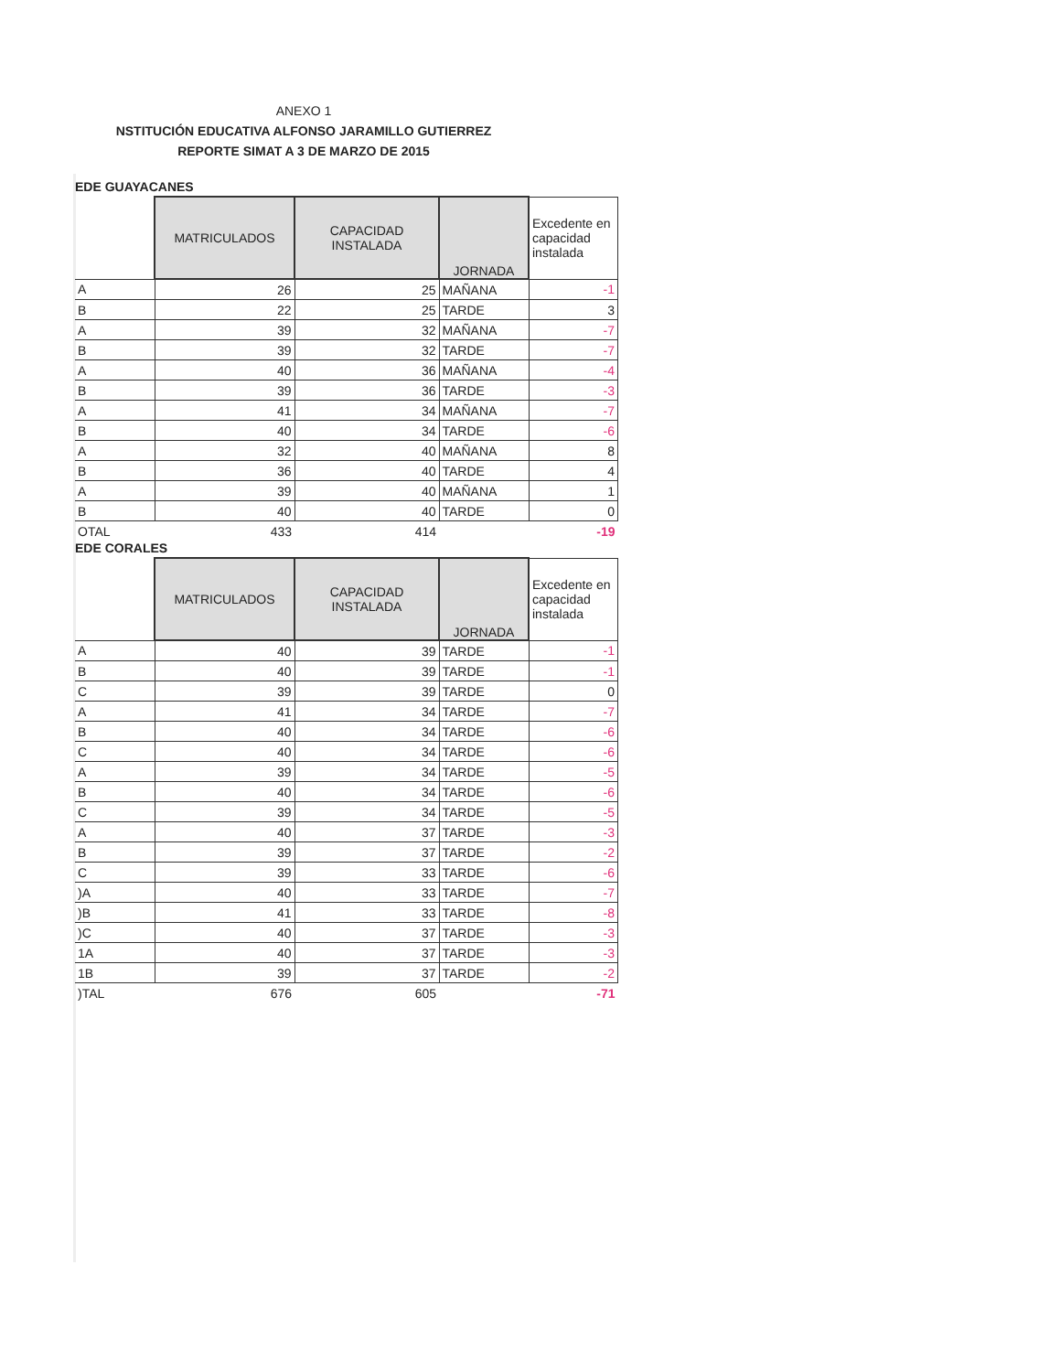ANEXO 1
NSTITUCIÓN EDUCATIVA ALFONSO JARAMILLO GUTIERREZ
REPORTE SIMAT A 3 DE MARZO DE 2015
EDE GUAYACANES
| | MATRICULADOS | CAPACIDAD INSTALADA | JORNADA | Excedente en capacidad instalada |
| A | 26 | 25 | MAÑANA | -1 |
| B | 22 | 25 | TARDE | 3 |
| A | 39 | 32 | MAÑANA | -7 |
| B | 39 | 32 | TARDE | -7 |
| A | 40 | 36 | MAÑANA | -4 |
| B | 39 | 36 | TARDE | -3 |
| A | 41 | 34 | MAÑANA | -7 |
| B | 40 | 34 | TARDE | -6 |
| A | 32 | 40 | MAÑANA | 8 |
| B | 36 | 40 | TARDE | 4 |
| A | 39 | 40 | MAÑANA | 1 |
| B | 40 | 40 | TARDE | 0 |
| OTAL | 433 | 414 | | -19 |
EDE CORALES
| | MATRICULADOS | CAPACIDAD INSTALADA | JORNADA | Excedente en capacidad instalada |
| A | 40 | 39 | TARDE | -1 |
| B | 40 | 39 | TARDE | -1 |
| C | 39 | 39 | TARDE | 0 |
| A | 41 | 34 | TARDE | -7 |
| B | 40 | 34 | TARDE | -6 |
| C | 40 | 34 | TARDE | -6 |
| A | 39 | 34 | TARDE | -5 |
| B | 40 | 34 | TARDE | -6 |
| C | 39 | 34 | TARDE | -5 |
| A | 40 | 37 | TARDE | -3 |
| B | 39 | 37 | TARDE | -2 |
| C | 39 | 33 | TARDE | -6 |
| )A | 40 | 33 | TARDE | -7 |
| )B | 41 | 33 | TARDE | -8 |
| )C | 40 | 37 | TARDE | -3 |
| 1A | 40 | 37 | TARDE | -3 |
| 1B | 39 | 37 | TARDE | -2 |
| )TAL | 676 | 605 | | -71 |